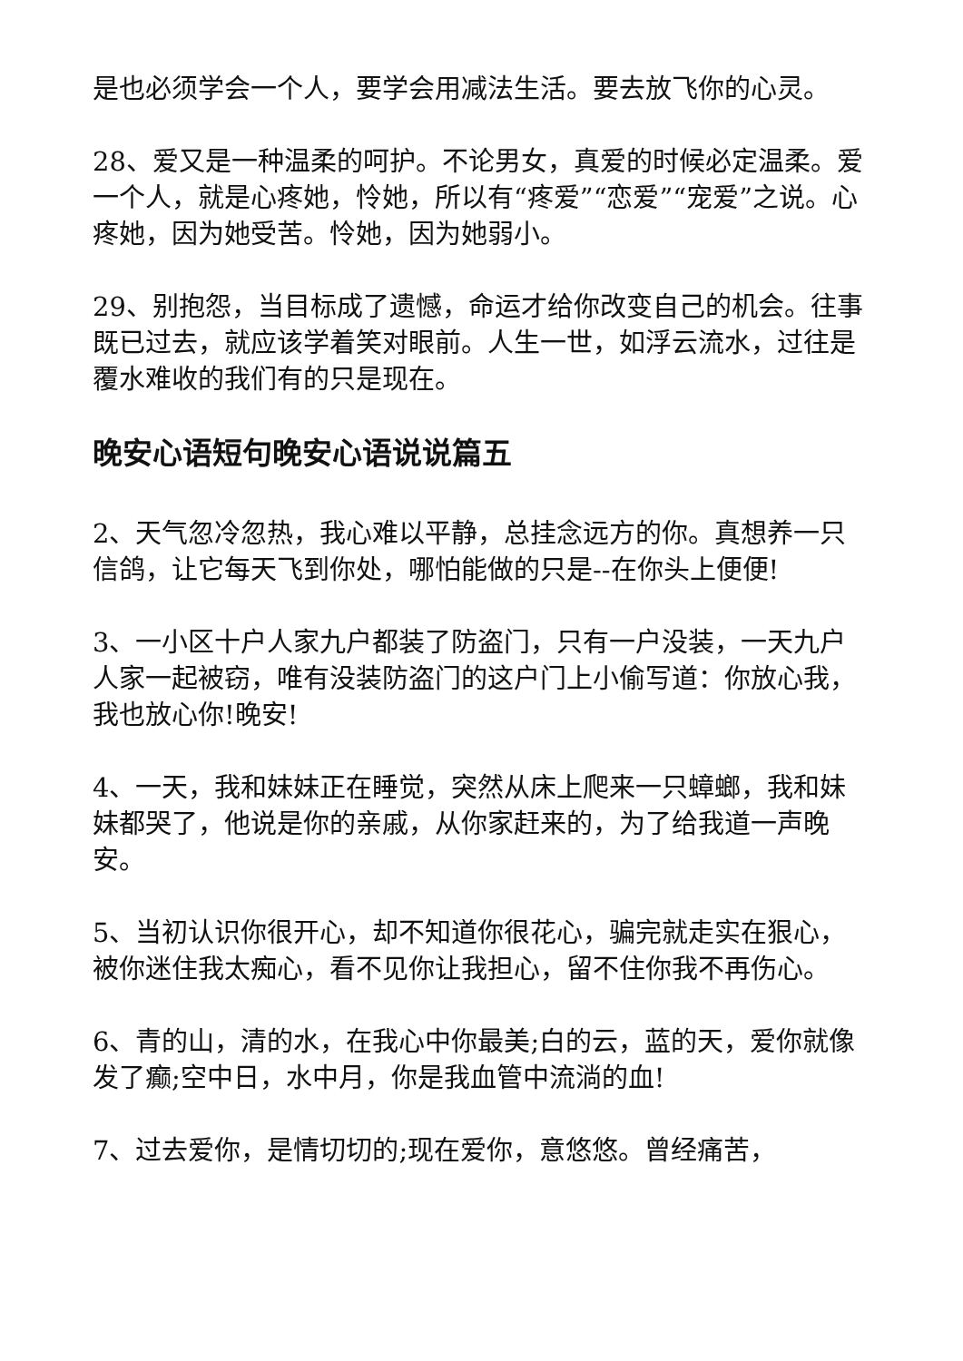是也必须学会一个人，要学会用减法生活。要去放飞你的心灵。
28、爱又是一种温柔的呵护。不论男女，真爱的时候必定温柔。爱一个人，就是心疼她，怜她，所以有“疼爱”“恋爱”“宠爱”之说。心疼她，因为她受苦。怜她，因为她弱小。
29、别抱怨，当目标成了遗憾，命运才给你改变自己的机会。往事既已过去，就应该学着笑对眼前。人生一世，如浮云流水，过往是覆水难收的我们有的只是现在。
晚安心语短句晚安心语说说篇五
2、天气忽冷忽热，我心难以平静，总挂念远方的你。真想养一只信鸽，让它每天飞到你处，哪怕能做的只是--在你头上便便!
3、一小区十户人家九户都装了防盗门，只有一户没装，一天九户人家一起被窃，唯有没装防盗门的这户门上小偷写道：你放心我，我也放心你!晚安!
4、一天，我和妹妹正在睡觉，突然从床上爬来一只蟑螂，我和妹妹都哭了，他说是你的亲戚，从你家赶来的，为了给我道一声晚安。
5、当初认识你很开心，却不知道你很花心，骗完就走实在狠心，被你迷住我太痴心，看不见你让我担心，留不住你我不再伤心。
6、青的山，清的水，在我心中你最美;白的云，蓝的天，爱你就像发了癫;空中日，水中月，你是我血管中流淌的血!
7、过去爱你，是情切切的;现在爱你，意悠悠。曾经痛苦，